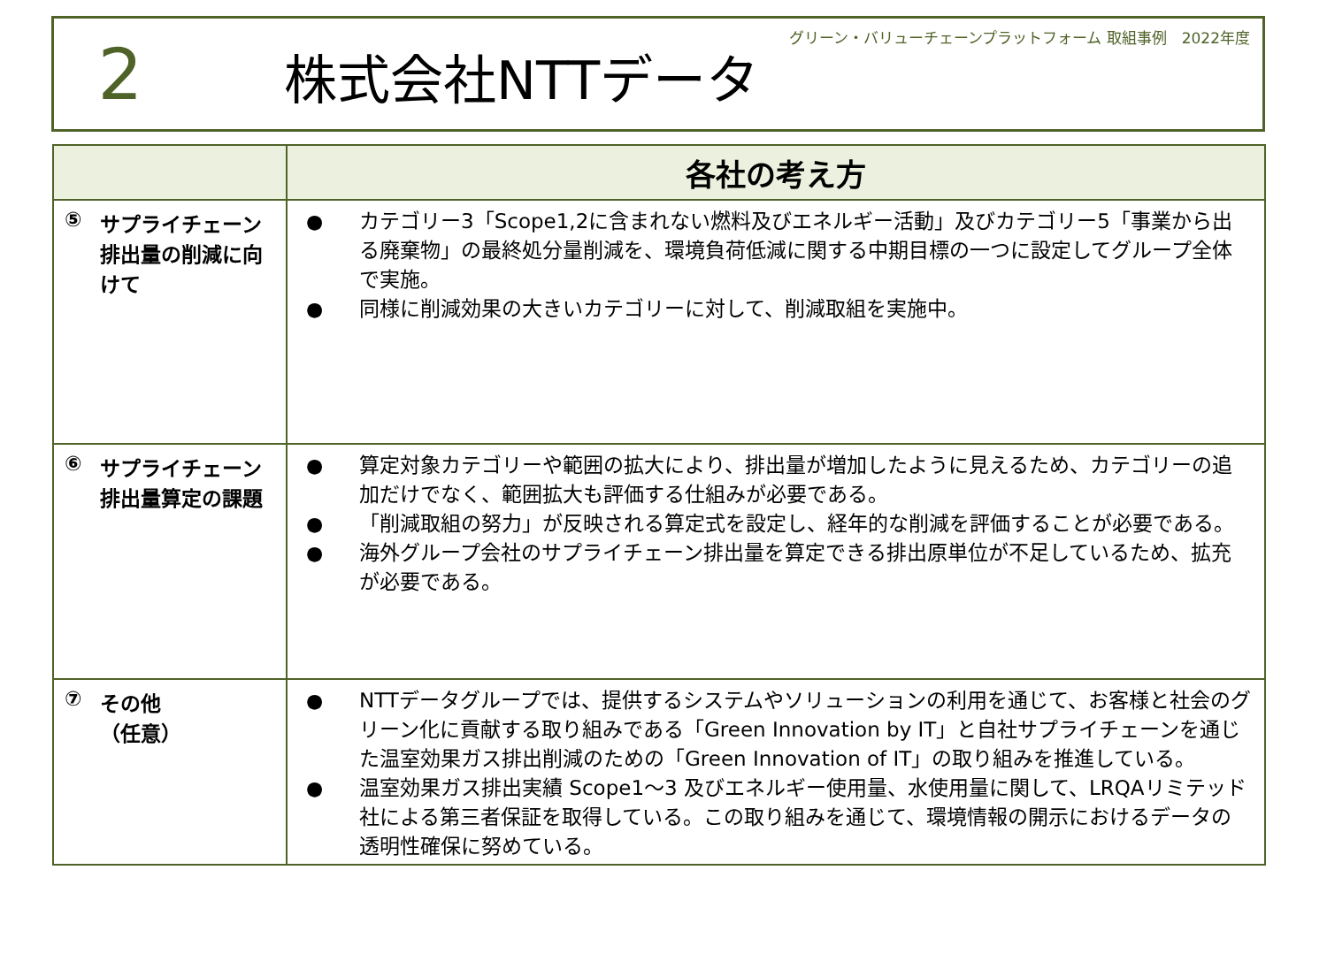グリーン・バリューチェーンプラットフォーム 取組事例　2022年度
2
株式会社NTTデータ
| | 各社の考え方 |
| --- | --- |
| ⑤ サプライチェーン排出量の削減に向けて | ● カテゴリー3「Scope1,2に含まれない燃料及びエネルギー活動」及びカテゴリー5「事業から出る廃棄物」の最終処分量削減を、環境負荷低減に関する中期目標の一つに設定してグループ全体で実施。 ● 同様に削減効果の大きいカテゴリーに対して、削減取組を実施中。 |
| ⑥ サプライチェーン排出量算定の課題 | ● 算定対象カテゴリーや範囲の拡大により、排出量が増加したように見えるため、カテゴリーの追加だけでなく、範囲拡大も評価する仕組みが必要である。 ● 「削減取組の努力」が反映される算定式を設定し、経年的な削減を評価することが必要である。 ● 海外グループ会社のサプライチェーン排出量を算定できる排出原単位が不足しているため、拡充が必要である。 |
| ⑦ その他 （任意） | ● NTTデータグループでは、提供するシステムやソリューションの利用を通じて、お客様と社会のグリーン化に貢献する取り組みである「Green Innovation by IT」と自社サプライチェーンを通じた温室効果ガス排出削減のための「Green Innovation of IT」の取り組みを推進している。 ● 温室効果ガス排出実績 Scope1～3 及びエネルギー使用量、水使用量に関して、LRQAリミテッド社による第三者保証を取得している。この取り組みを通じて、環境情報の開示におけるデータの透明性確保に努めている。 |